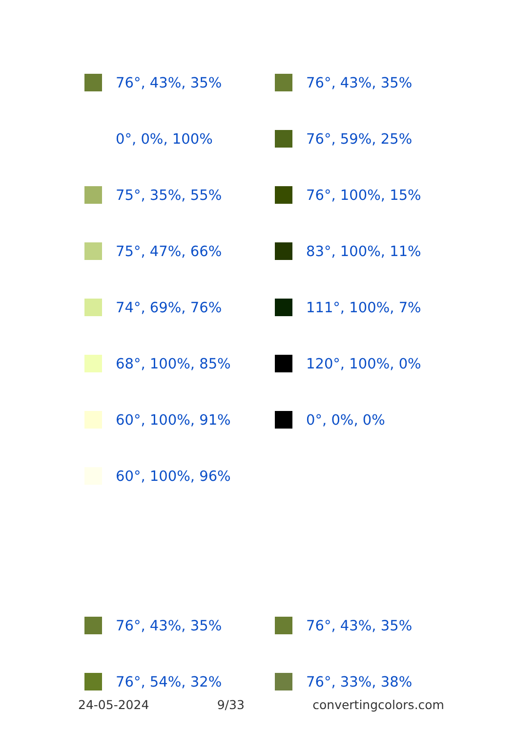76°, 43%, 35%
76°, 43%, 35%
0°, 0%, 100%
76°, 59%, 25%
75°, 35%, 55%
76°, 100%, 15%
75°, 47%, 66%
83°, 100%, 11%
74°, 69%, 76%
111°, 100%, 7%
68°, 100%, 85%
120°, 100%, 0%
60°, 100%, 91%
0°, 0%, 0%
60°, 100%, 96%
76°, 43%, 35%
76°, 43%, 35%
76°, 54%, 32%
76°, 33%, 38%
24-05-2024 9/33 convertingcolors.com